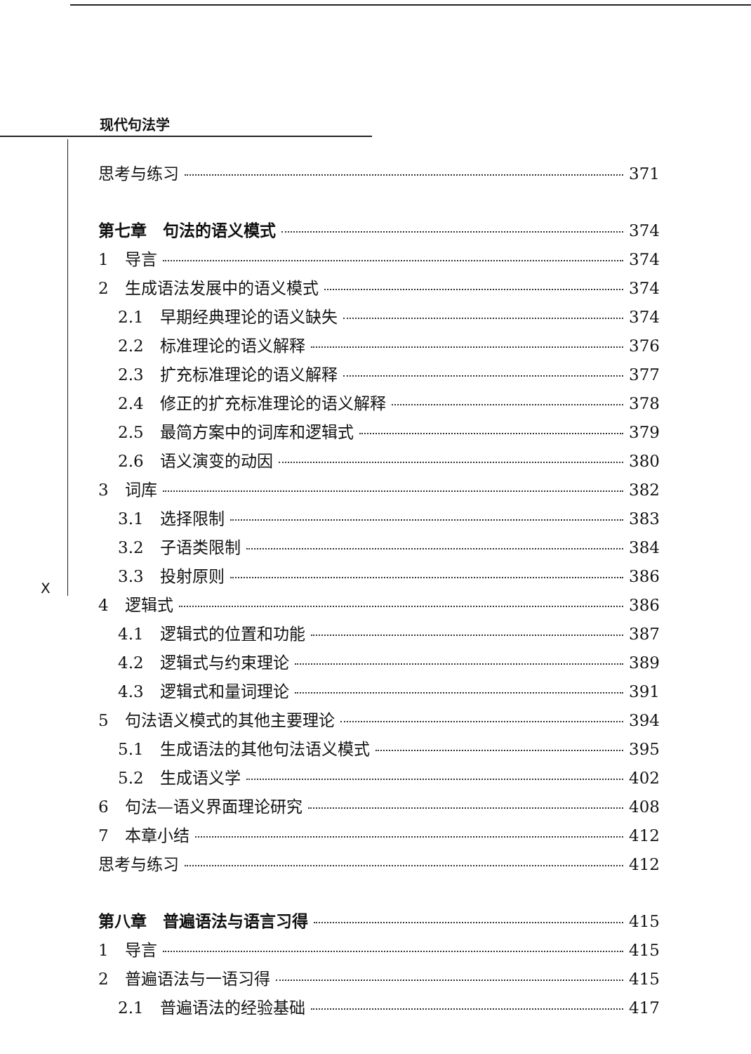现代句法学
X
思考与练习 371
第七章　句法的语义模式 374
1　导言 374
2　生成语法发展中的语义模式 374
2.1　早期经典理论的语义缺失 374
2.2　标准理论的语义解释 376
2.3　扩充标准理论的语义解释 377
2.4　修正的扩充标准理论的语义解释 378
2.5　最简方案中的词库和逻辑式 379
2.6　语义演变的动因 380
3　词库 382
3.1　选择限制 383
3.2　子语类限制 384
3.3　投射原则 386
4　逻辑式 386
4.1　逻辑式的位置和功能 387
4.2　逻辑式与约束理论 389
4.3　逻辑式和量词理论 391
5　句法语义模式的其他主要理论 394
5.1　生成语法的其他句法语义模式 395
5.2　生成语义学 402
6　句法—语义界面理论研究 408
7　本章小结 412
思考与练习 412
第八章　普遍语法与语言习得 415
1　导言 415
2　普遍语法与一语习得 415
2.1　普遍语法的经验基础 417